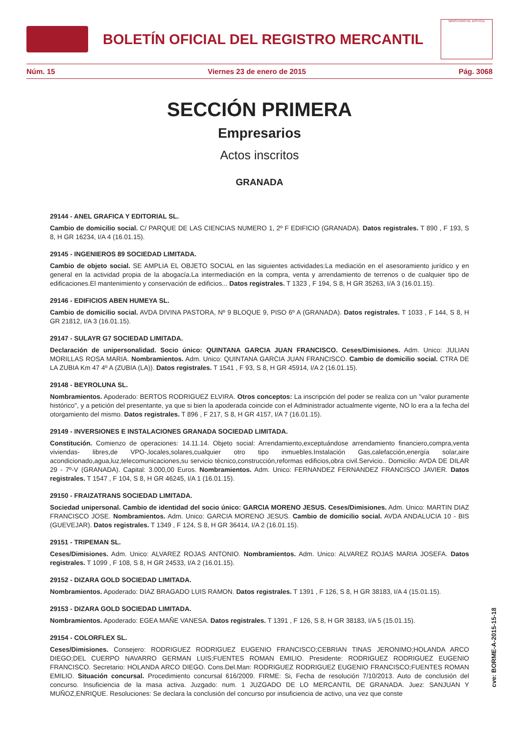BOLETÍN OFICIAL DEL REGISTRO MERCANTIL
MINISTERIO DE JUSTICIA
Núm. 15 Viernes 23 de enero de 2015 Pág. 3068
SECCIÓN PRIMERA
Empresarios
Actos inscritos
GRANADA
29144 - ANEL GRAFICA Y EDITORIAL SL.
Cambio de domicilio social. C/ PARQUE DE LAS CIENCIAS NUMERO 1, 2º F EDIFICIO (GRANADA). Datos registrales. T 890 , F 193, S 8, H GR 16234, I/A 4 (16.01.15).
29145 - INGENIEROS 89 SOCIEDAD LIMITADA.
Cambio de objeto social. SE AMPLIA EL OBJETO SOCIAL en las siguientes actividades:La mediación en el asesoramiento jurídico y en general en la actividad propia de la abogacía.La intermediación en la compra, venta y arrendamiento de terrenos o de cualquier tipo de edificaciones.El mantenimiento y conservación de edificios... Datos registrales. T 1323 , F 194, S 8, H GR 35263, I/A 3 (16.01.15).
29146 - EDIFICIOS ABEN HUMEYA SL.
Cambio de domicilio social. AVDA DIVINA PASTORA, Nº 9 BLOQUE 9, PISO 6º A (GRANADA). Datos registrales. T 1033 , F 144, S 8, H GR 21812, I/A 3 (16.01.15).
29147 - SULAYR G7 SOCIEDAD LIMITADA.
Declaración de unipersonalidad. Socio único: QUINTANA GARCIA JUAN FRANCISCO. Ceses/Dimisiones. Adm. Unico: JULIAN MORILLAS ROSA MARIA. Nombramientos. Adm. Unico: QUINTANA GARCIA JUAN FRANCISCO. Cambio de domicilio social. CTRA DE LA ZUBIA Km 47 4º A (ZUBIA (LA)). Datos registrales. T 1541 , F 93, S 8, H GR 45914, I/A 2 (16.01.15).
29148 - BEYROLUNA SL.
Nombramientos. Apoderado: BERTOS RODRIGUEZ ELVIRA. Otros conceptos: La inscripción del poder se realiza con un "valor puramente histórico", y a petición del presentante, ya que si bien la apoderada coincide con el Administrador actualmente vigente, NO lo era a la fecha del otorgamiento del mismo. Datos registrales. T 896 , F 217, S 8, H GR 4157, I/A 7 (16.01.15).
29149 - INVERSIONES E INSTALACIONES GRANADA SOCIEDAD LIMITADA.
Constitución. Comienzo de operaciones: 14.11.14. Objeto social: Arrendamiento,exceptuándose arrendamiento financiero,compra,venta viviendas- libres,de VPO-,locales,solares,cualquier otro tipo inmuebles.Instalación Gas,calefacción,energía solar,aire acondicionado,agua,luz,telecomunicaciones,su servicio técnico,construcción,reformas edificios,obra civil.Servicio.. Domicilio: AVDA DE DILAR 29 - 7º-V (GRANADA). Capital: 3.000,00 Euros. Nombramientos. Adm. Unico: FERNANDEZ FERNANDEZ FRANCISCO JAVIER. Datos registrales. T 1547 , F 104, S 8, H GR 46245, I/A 1 (16.01.15).
29150 - FRAIZATRANS SOCIEDAD LIMITADA.
Sociedad unipersonal. Cambio de identidad del socio único: GARCIA MORENO JESUS. Ceses/Dimisiones. Adm. Unico: MARTIN DIAZ FRANCISCO JOSE. Nombramientos. Adm. Unico: GARCIA MORENO JESUS. Cambio de domicilio social. AVDA ANDALUCIA 10 - BIS (GUEVEJAR). Datos registrales. T 1349 , F 124, S 8, H GR 36414, I/A 2 (16.01.15).
29151 - TRIPEMAN SL.
Ceses/Dimisiones. Adm. Unico: ALVAREZ ROJAS ANTONIO. Nombramientos. Adm. Unico: ALVAREZ ROJAS MARIA JOSEFA. Datos registrales. T 1099 , F 108, S 8, H GR 24533, I/A 2 (16.01.15).
29152 - DIZARA GOLD SOCIEDAD LIMITADA.
Nombramientos. Apoderado: DIAZ BRAGADO LUIS RAMON. Datos registrales. T 1391 , F 126, S 8, H GR 38183, I/A 4 (15.01.15).
29153 - DIZARA GOLD SOCIEDAD LIMITADA.
Nombramientos. Apoderado: EGEA MAÑE VANESA. Datos registrales. T 1391 , F 126, S 8, H GR 38183, I/A 5 (15.01.15).
29154 - COLORFLEX SL.
Ceses/Dimisiones. Consejero: RODRIGUEZ RODRIGUEZ EUGENIO FRANCISCO;CEBRIAN TINAS JERONIMO;HOLANDA ARCO DIEGO;DEL CUERPO NAVARRO GERMAN LUIS;FUENTES ROMAN EMILIO. Presidente: RODRIGUEZ RODRIGUEZ EUGENIO FRANCISCO. Secretario: HOLANDA ARCO DIEGO. Cons.Del.Man: RODRIGUEZ RODRIGUEZ EUGENIO FRANCISCO;FUENTES ROMAN EMILIO. Situación concursal. Procedimiento concursal 616/2009. FIRME: Si, Fecha de resolución 7/10/2013. Auto de conclusión del concurso. Insuficiencia de la masa activa. Juzgado: num. 1 JUZGADO DE LO MERCANTIL DE GRANADA. Juez: SANJUAN Y MUÑOZ,ENRIQUE. Resoluciones: Se declara la conclusión del concurso por insuficiencia de activo, una vez que conste
cve: BORME-A-2015-15-18